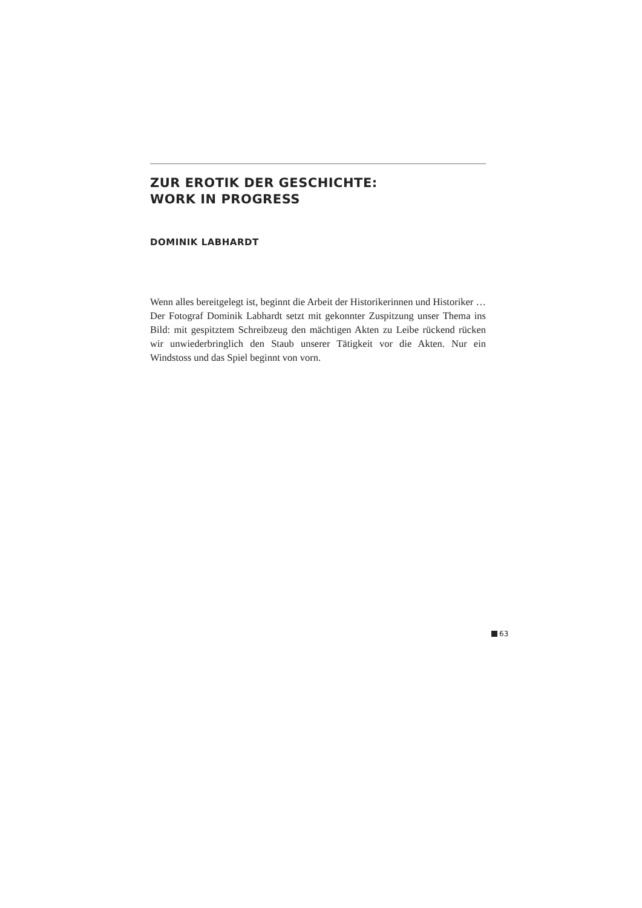ZUR EROTIK DER GESCHICHTE:
WORK IN PROGRESS
DOMINIK LABHARDT
Wenn alles bereitgelegt ist, beginnt die Arbeit der Historikerinnen und Historiker …
Der Fotograf Dominik Labhardt setzt mit gekonnter Zuspitzung unser Thema ins Bild: mit gespitztem Schreibzeug den mächtigen Akten zu Leibe rückend rücken wir unwiederbringlich den Staub unserer Tätigkeit vor die Akten. Nur ein Windstoss und das Spiel beginnt von vorn.
63